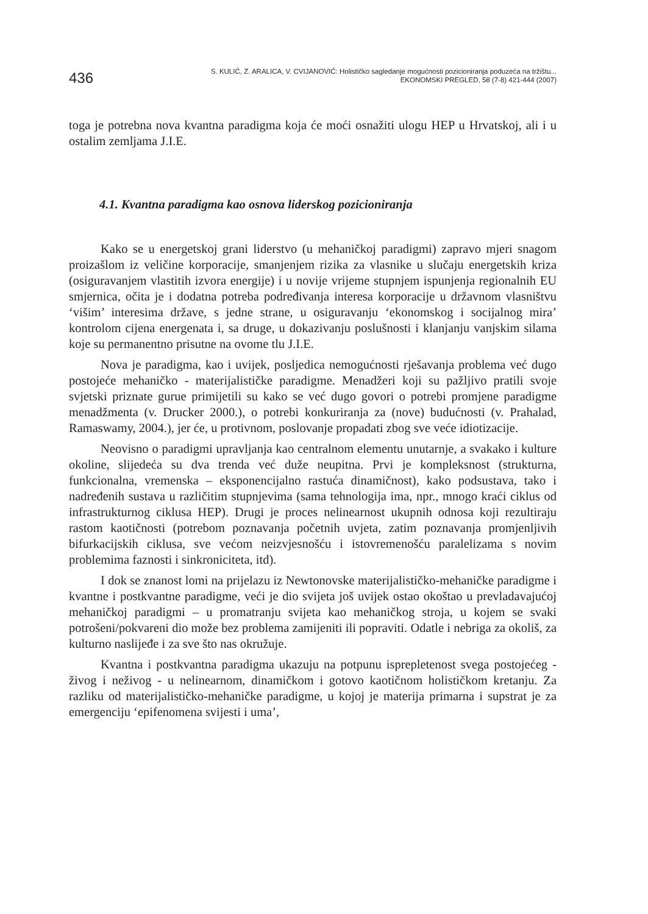436
S. KULIĆ, Z. ARALICA, V. CVIJANOVIĆ: Holističko sagledanje mogućnosti pozicioniranja poduzeća na tržištu...
EKONOMSKI PREGLED, 58 (7-8) 421-444 (2007)
toga je potrebna nova kvantna paradigma koja će moći osnažiti ulogu HEP u Hrvatskoj, ali i u ostalim zemljama J.I.E.
4.1. Kvantna paradigma kao osnova liderskog pozicioniranja
Kako se u energetskoj grani liderstvo (u mehaničkoj paradigmi) zapravo mjeri snagom proizašlom iz veličine korporacije, smanjenjem rizika za vlasnike u slučaju energetskih kriza (osiguravanjem vlastitih izvora energije) i u novije vrijeme stupnjem ispunjenja regionalnih EU smjernica, očita je i dodatna potreba podređivanja interesa korporacije u državnom vlasništvu ‘višim’ interesima države, s jedne strane, u osiguravanju ‘ekonomskog i socijalnog mira’ kontrolom cijena energenata i, sa druge, u dokazivanju poslušnosti i klanjanju vanjskim silama koje su permanentno prisutne na ovome tlu J.I.E.
Nova je paradigma, kao i uvijek, posljedica nemogućnosti rješavanja problema već dugo postojeće mehaničko - materijalističke paradigme. Menadžeri koji su pažljivo pratili svoje svjetski priznate gurue primijetili su kako se već dugo govori o potrebi promjene paradigme menadžmenta (v. Drucker 2000.), o potrebi konkuriranja za (nove) budućnosti (v. Prahalad, Ramaswamy, 2004.), jer će, u protivnom, poslovanje propadati zbog sve veće idiotizacije.
Neovisno o paradigmi upravljanja kao centralnom elementu unutarnje, a svakako i kulture okoline, slijedeća su dva trenda već duže neupitna. Prvi je kompleksnost (strukturna, funkcionalna, vremenska – eksponencijalno rastuća dinamičnost), kako podsustava, tako i nadređenih sustava u različitim stupnjevima (sama tehnologija ima, npr., mnogo kraći ciklus od infrastrukturnog ciklusa HEP). Drugi je proces nelinearnost ukupnih odnosa koji rezultiraju rastom kaotičnosti (potrebom poznavanja početnih uvjeta, zatim poznavanja promjenljivih bifurkacijskih ciklusa, sve većom neizvjesnošću i istovremenošću paralelizama s novim problemima faznosti i sinkroniciteta, itd).
I dok se znanost lomi na prijelazu iz Newtonovske materijalističko-mehaničke paradigme i kvantne i postkvantne paradigme, veći je dio svijeta još uvijek ostao okoštao u prevladavajućoj mehaničkoj paradigmi – u promatranju svijeta kao mehaničkog stroja, u kojem se svaki potrošeni/pokvareni dio može bez problema zamijeniti ili popraviti. Odatle i nebriga za okoliš, za kulturno naslijeđe i za sve što nas okružuje.
Kvantna i postkvantna paradigma ukazuju na potpunu isprepletenost svega postojećeg - živog i neživog - u nelinearnom, dinamičkom i gotovo kaotičnom holističkom kretanju. Za razliku od materijalističko-mehaničke paradigme, u kojoj je materija primarna i supstrat je za emergenciju ‘epifenomena svijesti i uma’,